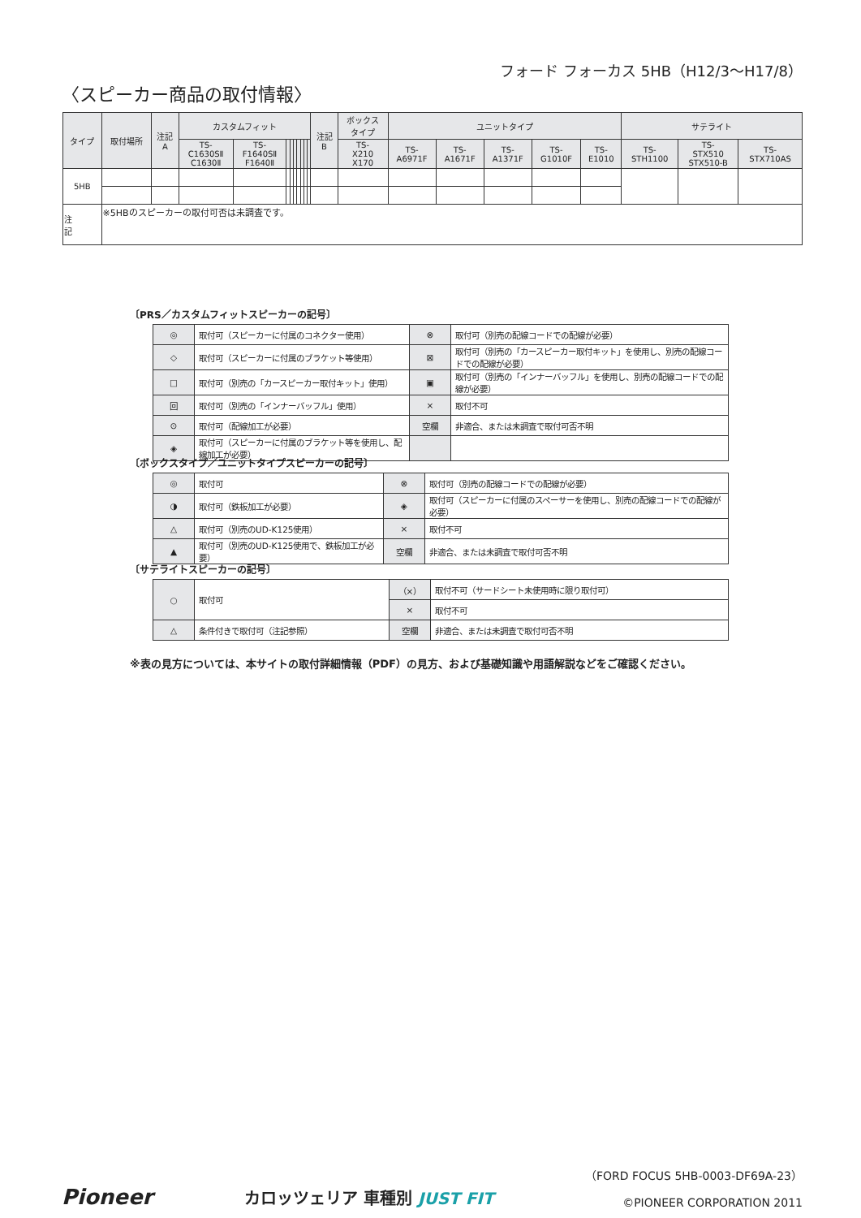フォード フォーカス 5HB（H12/3〜H17/8）
〈スピーカー商品の取付情報〉
| タイプ | 取付場所 | 注記 A | カスタムフィット | | | | | | | | | 注記 B | ボックス タイプ | ユニットタイプ | | | | | サテライト | | |
| --- | --- | --- | --- | --- | --- | --- | --- | --- | --- | --- | --- | --- | --- | --- | --- | --- | --- | --- | --- | --- | --- |
| | | | TS- C1630SⅡ C1630Ⅱ | TS- F1640SⅡ F1640Ⅱ | | | | | | | | | TS- X210 X170 | TS- A6971F | TS- A1671F | TS- A1371F | TS- G1010F | TS- E1010 | TS- STH1100 | TS- STX510 STX510-B | TS- STX710AS |
| 5HB | | | | | | | | | | | | | | | | | | | | | |
| 注 記 | ※5HBのスピーカーの取付可否は未調査です。 | | | | | | | | | | | | | | | | | | | | |
〔PRS／カスタムフィットスピーカーの記号〕
| ◎ | 取付可（スピーカーに付属のコネクター使用） | ⊗ | 取付可（別売の配線コードでの配線が必要） |
| ◇ | 取付可（スピーカーに付属のブラケット等使用） | ⊠ | 取付可（別売の「カースピーカー取付キット」を使用し、別売の配線コードでの配線が必要） |
| □ | 取付可（別売の「カースピーカー取付キット」使用） | ▣ | 取付可（別売の「インナーバッフル」を使用し、別売の配線コードでの配線が必要） |
| 回 | 取付可（別売の「インナーバッフル」使用） | × | 取付不可 |
| ⊙ | 取付可（配線加工が必要） | 空欄 | 非適合、または未調査で取付可否不明 |
| ◈ | 取付可（スピーカーに付属のブラケット等を使用し、配線加工が必要） | | |
〔ボックスタイプ／ユニットタイプスピーカーの記号〕
| ◎ | 取付可 | ⊗ | 取付可（別売の配線コードでの配線が必要） |
| ◑ | 取付可（鉄板加工が必要） | ◈ | 取付可（スピーカーに付属のスペーサーを使用し、別売の配線コードでの配線が必要） |
| △ | 取付可（別売のUD-K125使用） | × | 取付不可 |
| ▲ | 取付可（別売のUD-K125使用で、鉄板加工が必要） | 空欄 | 非適合、または未調査で取付可否不明 |
〔サテライトスピーカーの記号〕
| ○ | 取付可 | （×） | 取付不可（サードシート未使用時に限り取付可） |
| | | × | 取付不可 |
| △ | 条件付きで取付可（注記参照） | 空欄 | 非適合、または未調査で取付可否不明 |
※表の見方については、本サイトの取付詳細情報（PDF）の見方、および基礎知識や用語解説などをご確認ください。
Pioneer
カロッツェリア 車種別 JUST FIT
（FORD FOCUS 5HB-0003-DF69A-23）
©PIONEER CORPORATION 2011